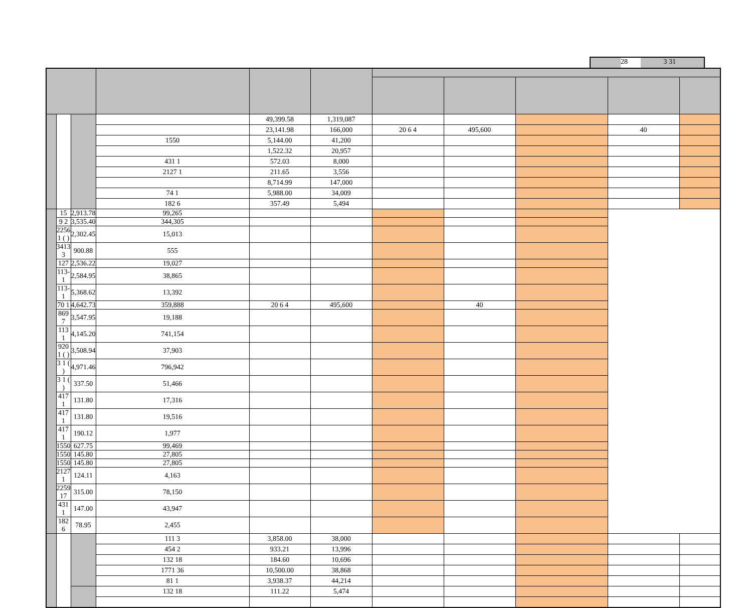28 3 31
| | | | | 49,399.58 | 1,319,087 | | | | | |
| | | | | 23,141.98 | 166,000 | 20 6 4 | 495,600 | | 40 | |
| | | | 1550 | 5,144.00 | 41,200 | | | | | |
| | | | | 1,522.32 | 20,957 | | | | | |
| | | | 431 1 | 572.03 | 8,000 | | | | | |
| | | | 2127 1 | 211.65 | 3,556 | | | | | |
| | | | | 8,714.99 | 147,000 | | | | | |
| | | | 74 1 | 5,988.00 | 34,009 | | | | | |
| | | | 182 6 | 357.49 | 5,494 | | | | | |
| | | | 15 | 2,913.78 | 99,265 | | | | | |
| | | | 9 2 | 3,535.40 | 344,305 | | | | | |
| | | | 2256 1 ( ) | 2,302.45 | 15,013 | | | | | |
| | | | 3413 3 | 900.88 | 555 | | | | | |
| | | | 127 | 2,536.22 | 19,027 | | | | | |
| | | | 113-1 | 2,584.95 | 38,865 | | | | | |
| | | | 113-1 | 5,368.62 | 13,392 | | | | | |
| | | | 70 1 | 4,642.73 | 359,888 | 20 6 4 | 495,600 | | 40 | |
| | | | 869 7 | 3,547.95 | 19,188 | | | | | |
| | | | 113 1 | 4,145.20 | 741,154 | | | | | |
| | | | 920 1 ( ) | 3,508.94 | 37,903 | | | | | |
| | | | 3 1 ( ) | 4,971.46 | 796,942 | | | | | |
| | | | 3 1 ( ) | 337.50 | 51,466 | | | | | |
| | | | 417 1 | 131.80 | 17,316 | | | | | |
| | | | 417 1 | 131.80 | 19,516 | | | | | |
| | | | 417 1 | 190.12 | 1,977 | | | | | |
| | | | 1550 | 627.75 | 99,469 | | | | | |
| | | | 1550 | 145.80 | 27,805 | | | | | |
| | | | 1550 | 145.80 | 27,805 | | | | | |
| 2127 1 | 124.11 | | 4,163 | | | | | | | |
| 2259 17 | 315.00 | | 78,150 | | | | | | | |
| 431 1 | 147.00 | | 43,947 | | | | | | | |
| 182 6 | 78.95 | | 2,455 | | | | | | | |
| | | | 111 3 | 3,858.00 | 38,000 | | | | | |
| | | | 454 2 | 933.21 | 13,996 | | | | | |
| | | | 132 18 | 184.60 | 10,696 | | | | | |
| | | | 1771 36 | 10,500.00 | 38,868 | | | | | |
| | | | 81 1 | 3,938.37 | 44,214 | | | | | |
| | | | 132 18 | 111.22 | 5,474 | | | | | |